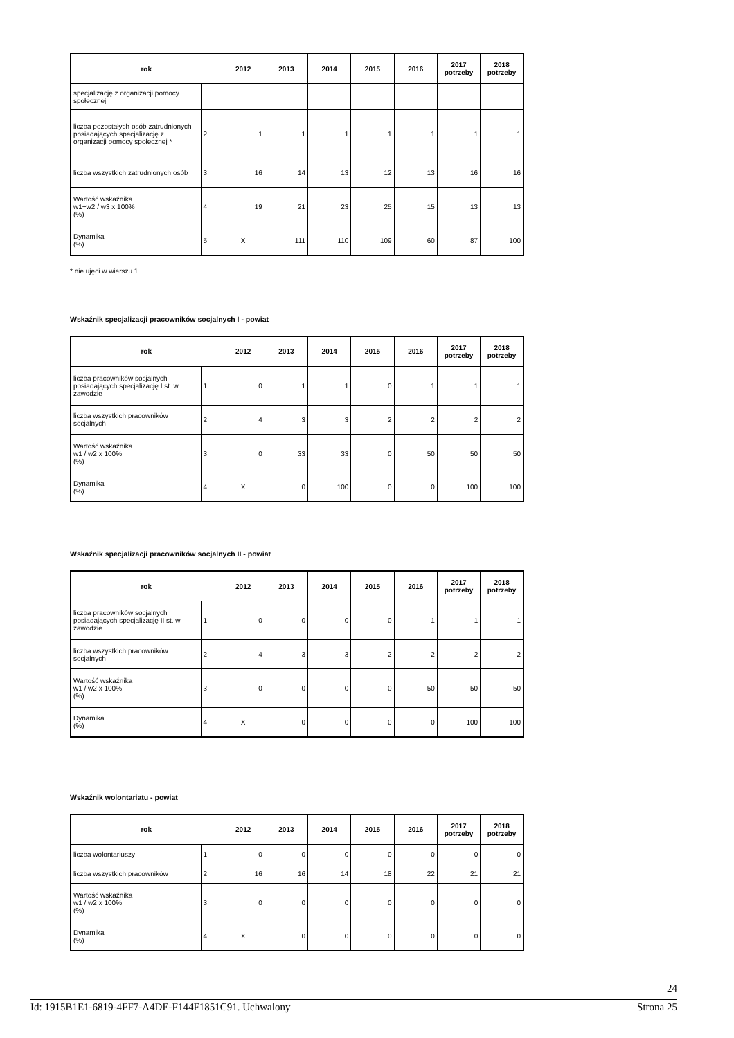| rok | | 2012 | 2013 | 2014 | 2015 | 2016 | 2017 potrzeby | 2018 potrzeby |
| --- | --- | --- | --- | --- | --- | --- | --- | --- |
| specjalizację z organizacji pomocy społecznej | | | | | | | | |
| liczba pozostałych osób zatrudnionych posiadających specjalizację z organizacji pomocy społecznej * | 2 | 1 | 1 | 1 | 1 | 1 | 1 | 1 |
| liczba wszystkich zatrudnionych osób | 3 | 16 | 14 | 13 | 12 | 13 | 16 | 16 |
| Wartość wskaźnika w1+w2 / w3 x 100% (%) | 4 | 19 | 21 | 23 | 25 | 15 | 13 | 13 |
| Dynamika (%) | 5 | X | 111 | 110 | 109 | 60 | 87 | 100 |
* nie ujęci w wierszu 1
Wskaźnik specjalizacji pracowników socjalnych I - powiat
| rok | | 2012 | 2013 | 2014 | 2015 | 2016 | 2017 potrzeby | 2018 potrzeby |
| --- | --- | --- | --- | --- | --- | --- | --- | --- |
| liczba pracowników socjalnych posiadających specjalizację I st. w zawodzie | 1 | 0 | 1 | 1 | 0 | 1 | 1 | 1 |
| liczba wszystkich pracowników socjalnych | 2 | 4 | 3 | 3 | 2 | 2 | 2 | 2 |
| Wartość wskaźnika w1 / w2 x 100% (%) | 3 | 0 | 33 | 33 | 0 | 50 | 50 | 50 |
| Dynamika (%) | 4 | X | 0 | 100 | 0 | 0 | 100 | 100 |
Wskaźnik specjalizacji pracowników socjalnych II - powiat
| rok | | 2012 | 2013 | 2014 | 2015 | 2016 | 2017 potrzeby | 2018 potrzeby |
| --- | --- | --- | --- | --- | --- | --- | --- | --- |
| liczba pracowników socjalnych posiadających specjalizację II st. w zawodzie | 1 | 0 | 0 | 0 | 0 | 1 | 1 | 1 |
| liczba wszystkich pracowników socjalnych | 2 | 4 | 3 | 3 | 2 | 2 | 2 | 2 |
| Wartość wskaźnika w1 / w2 x 100% (%) | 3 | 0 | 0 | 0 | 0 | 50 | 50 | 50 |
| Dynamika (%) | 4 | X | 0 | 0 | 0 | 0 | 100 | 100 |
Wskaźnik wolontariatu - powiat
| rok | | 2012 | 2013 | 2014 | 2015 | 2016 | 2017 potrzeby | 2018 potrzeby |
| --- | --- | --- | --- | --- | --- | --- | --- | --- |
| liczba wolontariuszy | 1 | 0 | 0 | 0 | 0 | 0 | 0 | 0 |
| liczba wszystkich pracowników | 2 | 16 | 16 | 14 | 18 | 22 | 21 | 21 |
| Wartość wskaźnika w1 / w2 x 100% (%) | 3 | 0 | 0 | 0 | 0 | 0 | 0 | 0 |
| Dynamika (%) | 4 | X | 0 | 0 | 0 | 0 | 0 | 0 |
24
Id: 1915B1E1-6819-4FF7-A4DE-F144F1851C91. Uchwalony Strona 25